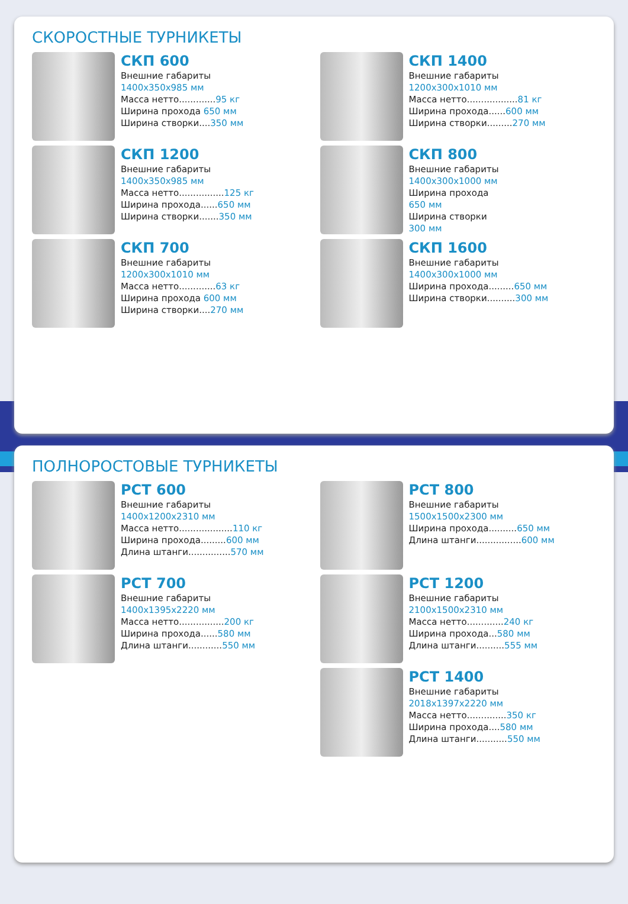СКОРОСТНЫЕ ТУРНИКЕТЫ
СКП 600
Внешние габариты
1400x350x985 мм
Масса нетто.............95 кг
Ширина прохода 650 мм
Ширина створки....350 мм
СКП 1400
Внешние габариты
1200x300x1010 мм
Масса нетто..................81 кг
Ширина прохода......600 мм
Ширина створки.........270 мм
СКП 1200
Внешние габариты
1400x350x985 мм
Масса нетто................125 кг
Ширина прохода......650 мм
Ширина створки.......350 мм
СКП 800
Внешние габариты
1400x300x1000 мм
Ширина прохода
650 мм
Ширина створки
300 мм
СКП 700
Внешние габариты
1200x300x1010 мм
Масса нетто.............63 кг
Ширина прохода 600 мм
Ширина створки....270 мм
СКП 1600
Внешние габариты
1400x300x1000 мм
Ширина прохода.........650 мм
Ширина створки..........300 мм
ПОЛНОРОСТОВЫЕ ТУРНИКЕТЫ
РСТ 600
Внешние габариты
1400x1200x2310 мм
Масса нетто...................110 кг
Ширина прохода.........600 мм
Длина штанги...............570 мм
РСТ 800
Внешние габариты
1500x1500x2300 мм
Ширина прохода..........650 мм
Длина штанги................600 мм
РСТ 700
Внешние габариты
1400x1395x2220 мм
Масса нетто................200 кг
Ширина прохода......580 мм
Длина штанги............550 мм
РСТ 1200
Внешние габариты
2100x1500x2310 мм
Масса нетто.............240 кг
Ширина прохода...580 мм
Длина штанги..........555 мм
РСТ 1400
Внешние габариты
2018x1397x2220 мм
Масса нетто..............350 кг
Ширина прохода....580 мм
Длина штанги...........550 мм